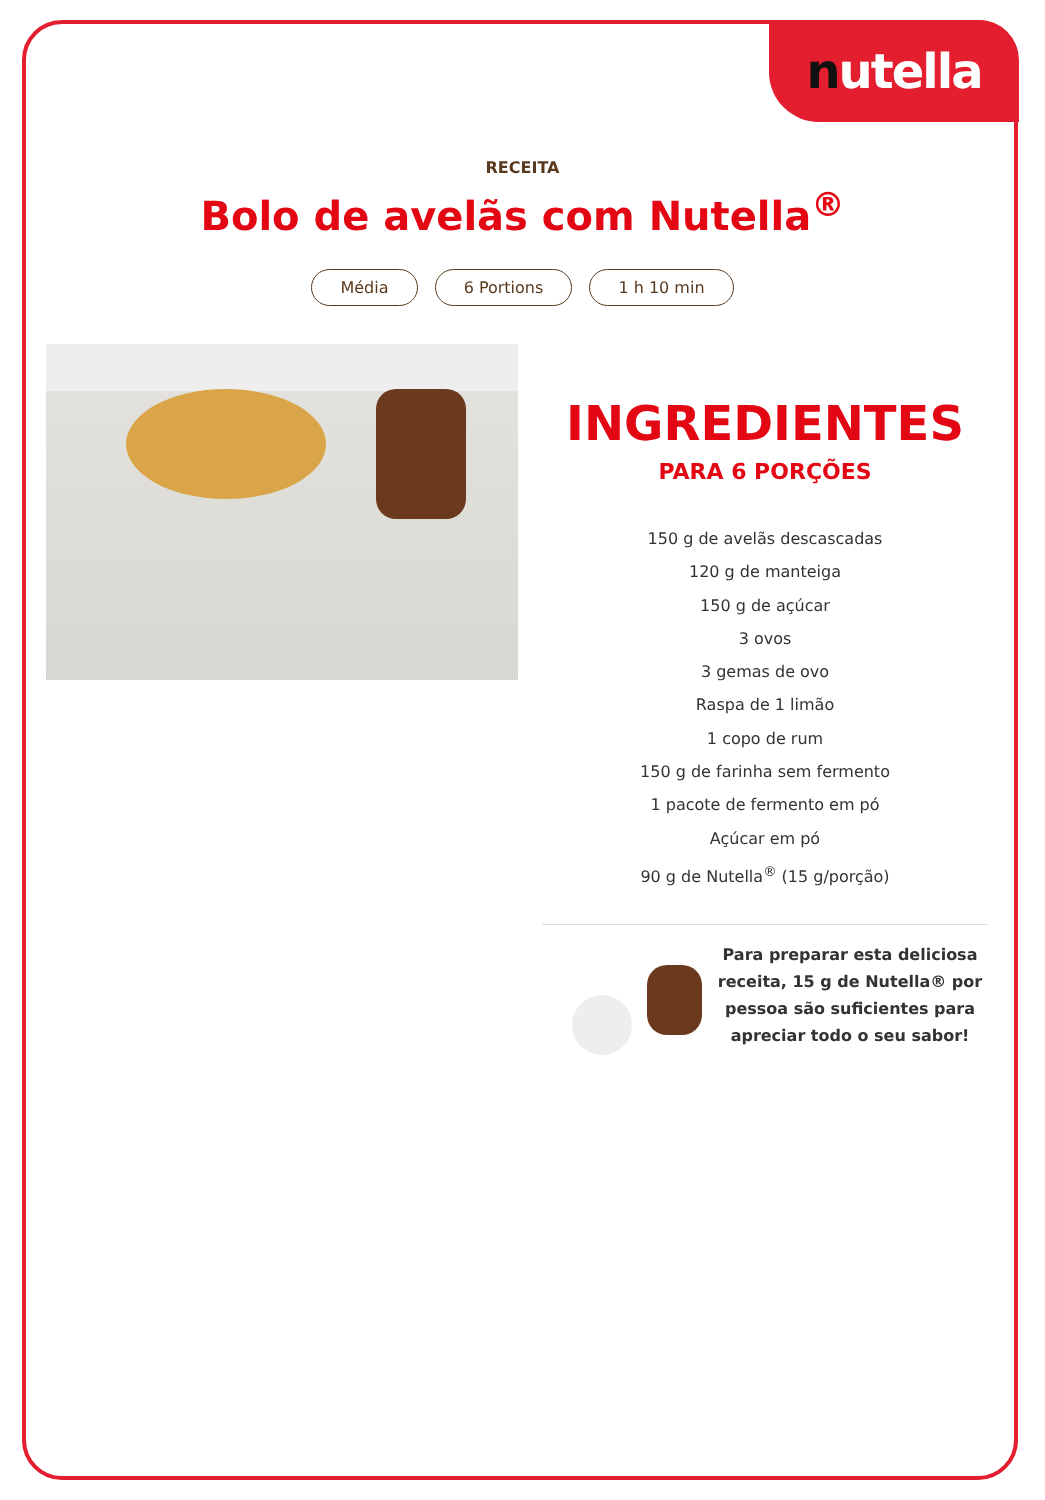nutella
RECEITA
Bolo de avelãs com Nutella<sup>®</sup>
Média 6 Portions 1 h 10 min
INGREDIENTES
PARA 6 PORÇÕES
150 g de avelãs descascadas
120 g de manteiga
150 g de açúcar
3 ovos
3 gemas de ovo
Raspa de 1 limão
1 copo de rum
150 g de farinha sem fermento
1 pacote de fermento em pó
Açúcar em pó
90 g de Nutella<sup>®</sup> (15 g/porção)
Para preparar esta deliciosa receita, 15 g de Nutella® por pessoa são suficientes para apreciar todo o seu sabor!